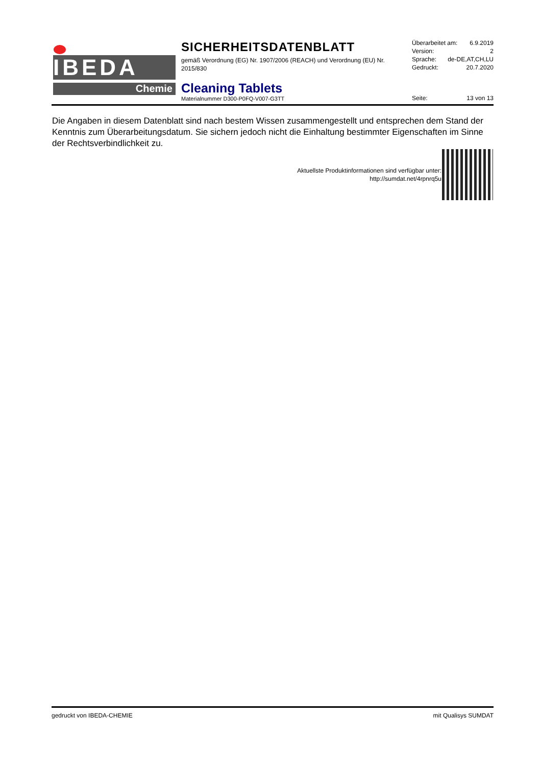IBEDA
Chemie
SICHERHEITSDATENBLATT
gemäß Verordnung (EG) Nr. 1907/2006 (REACH) und Verordnung (EU) Nr. 2015/830
Cleaning Tablets
Materialnummer D300-P0FQ-V007-G3TT
Überarbeitet am: 6.9.2019
Version: 2
Sprache: de-DE,AT,CH,LU
Gedruckt: 20.7.2020
Seite: 13 von 13
Die Angaben in diesem Datenblatt sind nach bestem Wissen zusammengestellt und entsprechen dem Stand der Kenntnis zum Überarbeitungsdatum. Sie sichern jedoch nicht die Einhaltung bestimmter Eigenschaften im Sinne der Rechtsverbindlichkeit zu.
Aktuellste Produktinformationen sind verfügbar unter:
http://sumdat.net/4rpnrq5u
gedruckt von IBEDA-CHEMIE mit Qualisys SUMDAT